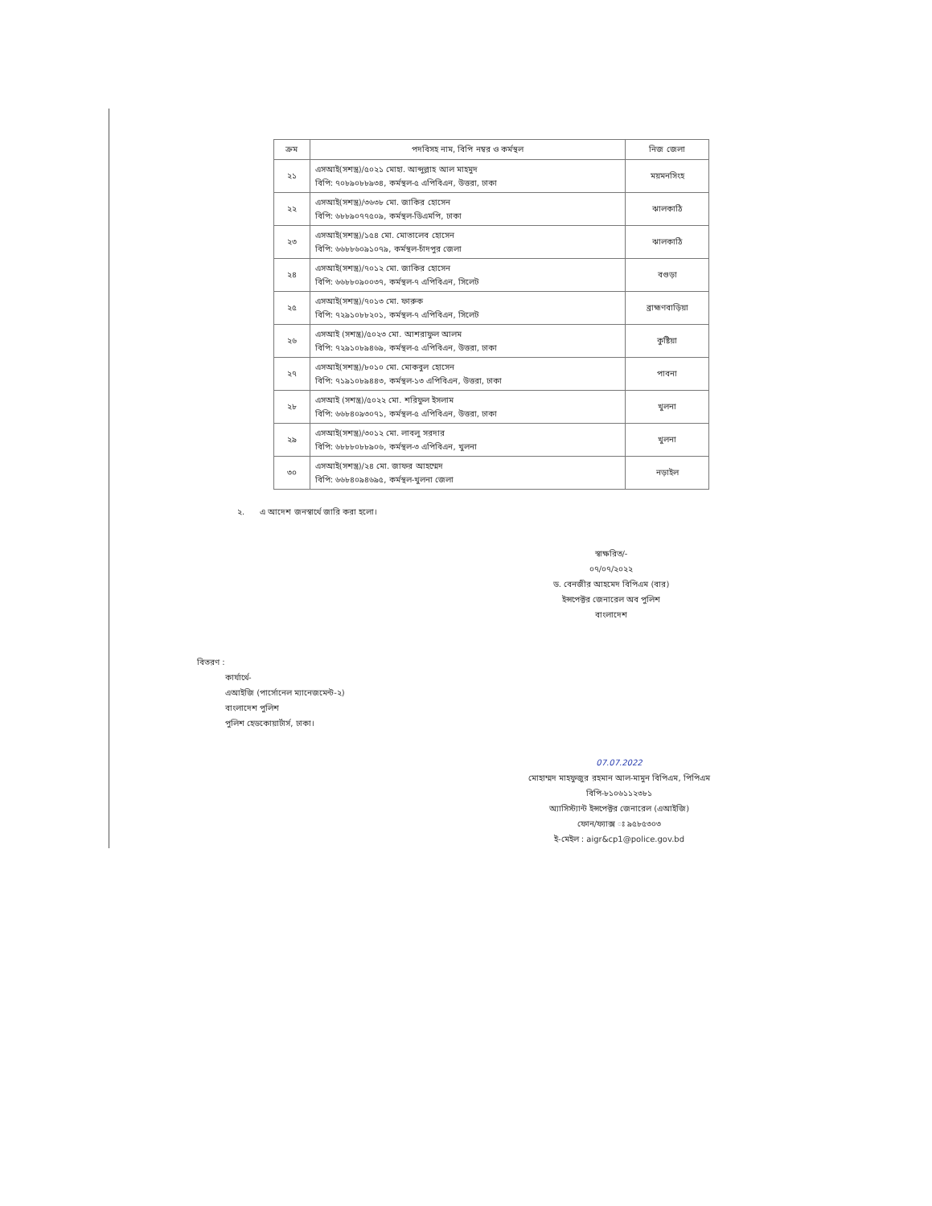| ক্রম | পদবিসহ নাম, বিপি নম্বর ও কর্মস্থল | নিজ জেলা |
| --- | --- | --- |
| ২১ | এসআই(সশস্ত্র)/৫০২১ মোহা. আব্দুল্লাহ আল মাহমুদ বিপি: ৭০৮৯০৮৮৯৩৪, কর্মস্থল-৫ এপিবিএন, উত্তরা, ঢাকা | ময়মনসিংহ |
| ২২ | এসআই(সশস্ত্র)/৩৬৩৮ মো. জাকির হোসেন বিপি: ৬৮৮৯০৭৭৫০৯, কর্মস্থল-ডিএমপি, ঢাকা | ঝালকাঠি |
| ২৩ | এসআই(সশস্ত্র)/১৫৪ মো. মোতালেব হোসেন বিপি: ৬৬৮৮৬০৯১০৭৯, কর্মস্থল-চাঁদপুর জেলা | ঝালকাঠি |
| ২৪ | এসআই(সশস্ত্র)/৭০১২ মো. জাকির হোসেন বিপি: ৬৬৮৮০৯০০৩৭, কর্মস্থল-৭ এপিবিএন, সিলেট | বগুড়া |
| ২৫ | এসআই(সশস্ত্র)/৭০১৩ মো. ফারুক বিপি: ৭২৯১০৮৮২০১, কর্মস্থল-৭ এপিবিএন, সিলেট | ব্রাহ্মণবাড়িয়া |
| ২৬ | এসআই (সশস্ত্র)/৫০২৩ মো. আশরাফুল আলম বিপি: ৭২৯১০৮৯৪৬৯, কর্মস্থল-৫ এপিবিএন, উত্তরা, ঢাকা | কুষ্টিয়া |
| ২৭ | এসআই(সশস্ত্র)/৮০১০ মো. মোকবুল হোসেন বিপি: ৭১৯১০৮৯৪৪৩, কর্মস্থল-১৩ এপিবিএন, উত্তরা, ঢাকা | পাবনা |
| ২৮ | এসআই (সশস্ত্র)/৫০২২ মো. শরিফুল ইসলাম বিপি: ৬৬৮৪০৯৩০৭১, কর্মস্থল-৫ এপিবিএন, উত্তরা, ঢাকা | খুলনা |
| ২৯ | এসআই(সশস্ত্র)/৩০১২ মো. লাবলু সরদার বিপি: ৬৮৮৮০৮৮৯০৬, কর্মস্থল-৩ এপিবিএন, খুলনা | খুলনা |
| ৩০ | এসআই(সশস্ত্র)/২৪ মো. জাফর আহম্মেদ বিপি: ৬৬৮৪০৯৪৬৯৫, কর্মস্থল-খুলনা জেলা | নড়াইল |
২. এ আদেশ জনস্বার্থে জারি করা হলো।
স্বাক্ষরিত/-
০৭/০৭/২০২২
ড. বেনজীর আহমেদ বিপিএম (বার)
ইন্সপেক্টর জেনারেল অব পুলিশ
বাংলাদেশ
বিতরণ :
কার্যার্থে-
এআইজি (পার্সোনেল ম্যানেজমেন্ট-২)
বাংলাদেশ পুলিশ
পুলিশ হেডকোয়ার্টার্স, ঢাকা।
07.07.2022
মোহাম্মদ মাহফুজুর রহমান আল-মামুন বিপিএম, পিপিএম
বিপি-৮১০৬১১২৩৮১
অ্যাসিস্ট্যান্ট ইন্সপেক্টর জেনারেল (এআইজি)
ফোন/ফ্যাক্স ঃ ৯৫৮৫৩০৩
ই-মেইল : aigr&cp1@police.gov.bd